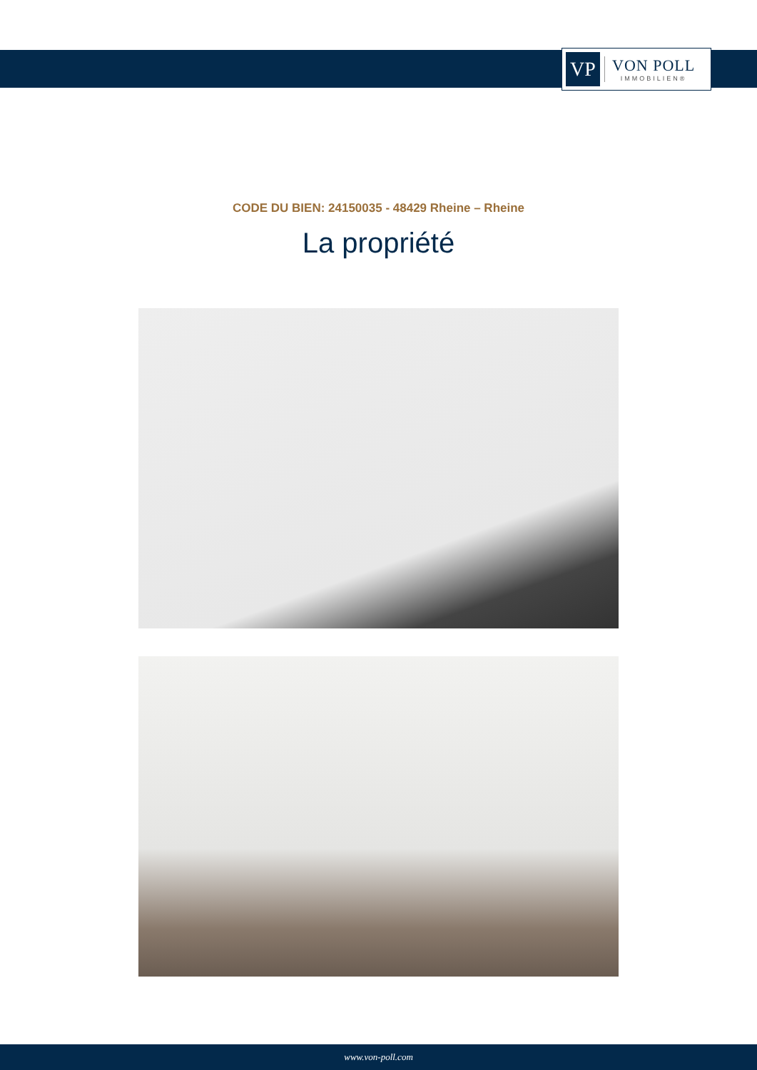VP
VON POLL
IMMOBILIEN®
CODE DU BIEN: 24150035 - 48429 Rheine – Rheine
La propriété
www.von-poll.com